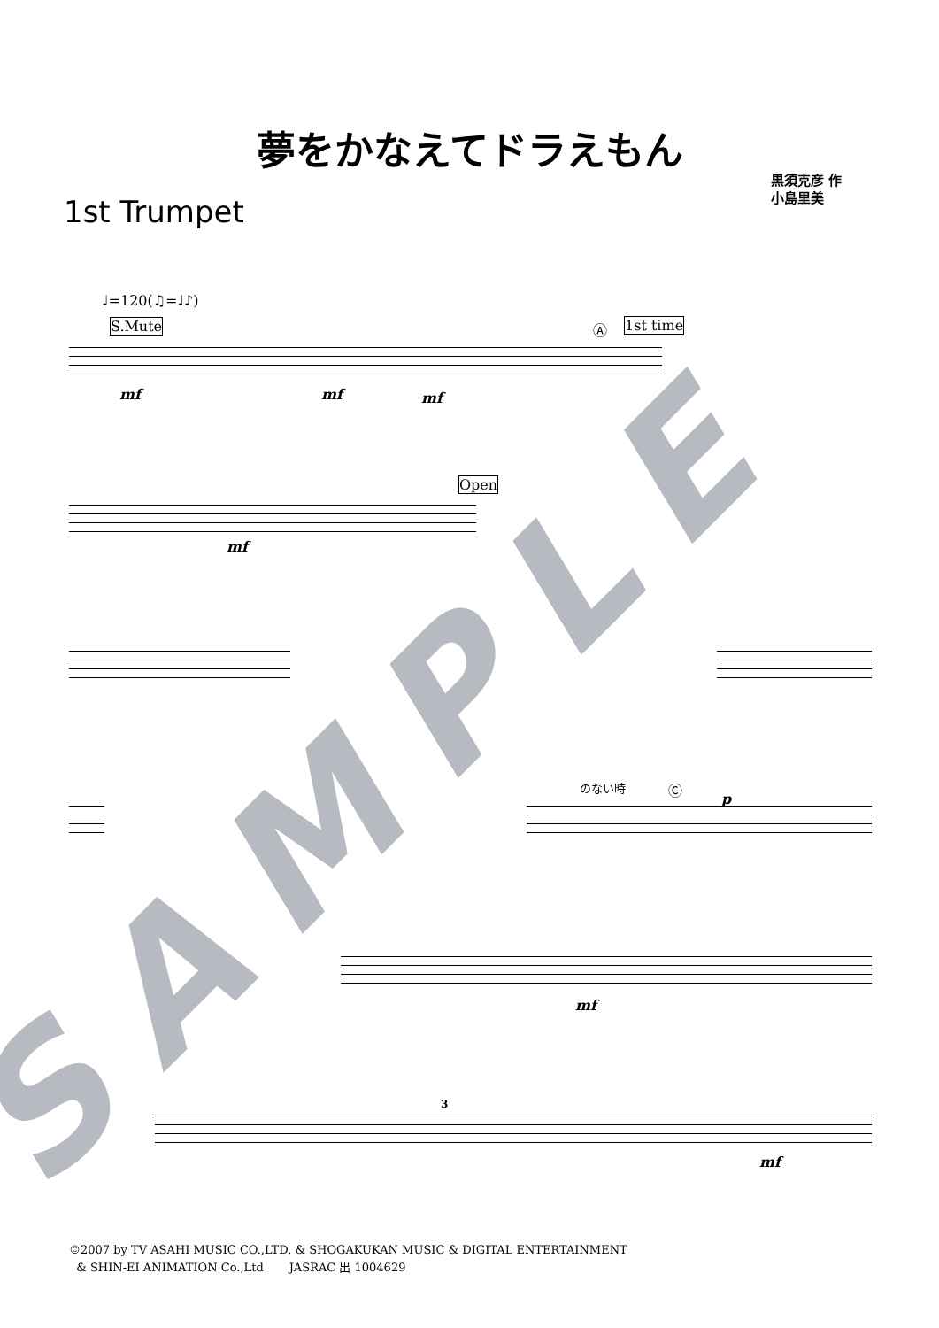夢をかなえてドラえもん
1st Trumpet
黒須克彦 作
小島里美
♩=120(♫=♩♪)
S.Mute 1st time
Ⓐ
mf mf mf
Open
mf
のない時 Ⓒ
p
mf
3
mf
SAMPLE
©2007 by TV ASAHI MUSIC CO.,LTD. & SHOGAKUKAN MUSIC & DIGITAL ENTERTAINMENT
& SHIN-EI ANIMATION Co.,Ltd JASRAC 出 1004629